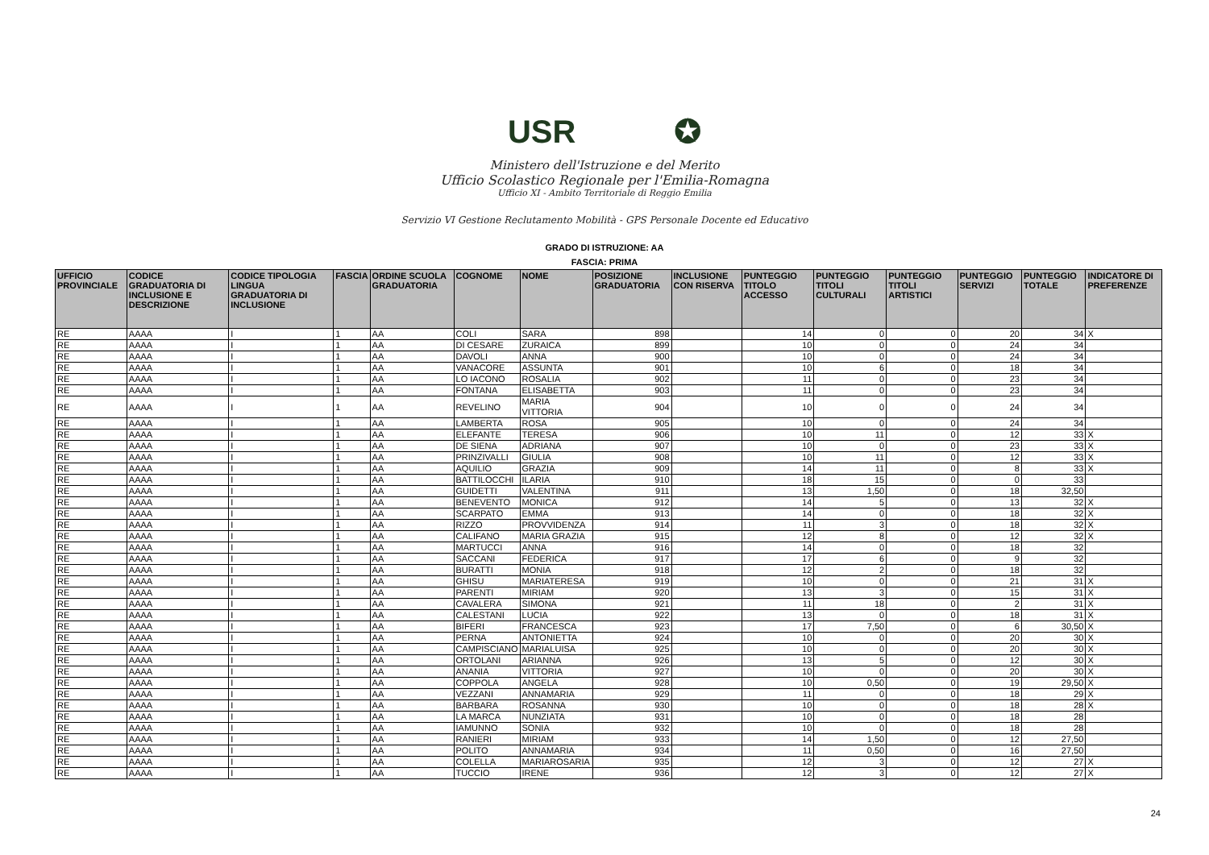USR ✪
Ministero dell'Istruzione e del Merito
Ufficio Scolastico Regionale per l'Emilia-Romagna
Ufficio XI - Ambito Territoriale di Reggio Emilia
Servizio VI Gestione Reclutamento Mobilità - GPS Personale Docente ed Educativo
GRADO DI ISTRUZIONE: AA
FASCIA: PRIMA
| UFFICIO PROVINCIALE | CODICE GRADUATORIA DI INCLUSIONE E DESCRIZIONE | CODICE TIPOLOGIA LINGUA GRADUATORIA DI INCLUSIONE | FASCIA | ORDINE SCUOLA GRADUATORIA | COGNOME | NOME | POSIZIONE GRADUATORIA | INCLUSIONE CON RISERVA | PUNTEGGIO TITOLO ACCESSO | PUNTEGGIO TITOLI CULTURALI | PUNTEGGIO TITOLI ARTISTICI | PUNTEGGIO SERVIZI | PUNTEGGIO TOTALE | INDICATORE DI PREFERENZE |
| --- | --- | --- | --- | --- | --- | --- | --- | --- | --- | --- | --- | --- | --- | --- |
| RE | AAAA | I | 1 | AA | COLI | SARA | 898 | | 14 | 0 | 0 | 20 | 34 | X |
| RE | AAAA | I | 1 | AA | DI CESARE | ZURAICA | 899 | | 10 | 0 | 0 | 24 | 34 | |
| RE | AAAA | I | 1 | AA | DAVOLI | ANNA | 900 | | 10 | 0 | 0 | 24 | 34 | |
| RE | AAAA | I | 1 | AA | VANACORE | ASSUNTA | 901 | | 10 | 6 | 0 | 18 | 34 | |
| RE | AAAA | I | 1 | AA | LO IACONO | ROSALIA | 902 | | 11 | 0 | 0 | 23 | 34 | |
| RE | AAAA | I | 1 | AA | FONTANA | ELISABETTA | 903 | | 11 | 0 | 0 | 23 | 34 | |
| RE | AAAA | I | 1 | AA | REVELINO | MARIA VITTORIA | 904 | | 10 | 0 | 0 | 24 | 34 | |
| RE | AAAA | I | 1 | AA | LAMBERTA | ROSA | 905 | | 10 | 0 | 0 | 24 | 34 | |
| RE | AAAA | I | 1 | AA | ELEFANTE | TERESA | 906 | | 10 | 11 | 0 | 12 | 33 | X |
| RE | AAAA | I | 1 | AA | DE SIENA | ADRIANA | 907 | | 10 | 0 | 0 | 23 | 33 | X |
| RE | AAAA | I | 1 | AA | PRINZIVALLI | GIULIA | 908 | | 10 | 11 | 0 | 12 | 33 | X |
| RE | AAAA | I | 1 | AA | AQUILIO | GRAZIA | 909 | | 14 | 11 | 0 | 8 | 33 | X |
| RE | AAAA | I | 1 | AA | BATTILOCCHI | ILARIA | 910 | | 18 | 15 | 0 | 0 | 33 | |
| RE | AAAA | I | 1 | AA | GUIDETTI | VALENTINA | 911 | | 13 | 1,50 | 0 | 18 | 32,50 | |
| RE | AAAA | I | 1 | AA | BENEVENTO | MONICA | 912 | | 14 | 5 | 0 | 13 | 32 | X |
| RE | AAAA | I | 1 | AA | SCARPATO | EMMA | 913 | | 14 | 0 | 0 | 18 | 32 | X |
| RE | AAAA | I | 1 | AA | RIZZO | PROVVIDENZA | 914 | | 11 | 3 | 0 | 18 | 32 | X |
| RE | AAAA | I | 1 | AA | CALIFANO | MARIA GRAZIA | 915 | | 12 | 8 | 0 | 12 | 32 | X |
| RE | AAAA | I | 1 | AA | MARTUCCI | ANNA | 916 | | 14 | 0 | 0 | 18 | 32 | |
| RE | AAAA | I | 1 | AA | SACCANI | FEDERICA | 917 | | 17 | 6 | 0 | 9 | 32 | |
| RE | AAAA | I | 1 | AA | BURATTI | MONIA | 918 | | 12 | 2 | 0 | 18 | 32 | |
| RE | AAAA | I | 1 | AA | GHISU | MARIATERESA | 919 | | 10 | 0 | 0 | 21 | 31 | X |
| RE | AAAA | I | 1 | AA | PARENTI | MIRIAM | 920 | | 13 | 3 | 0 | 15 | 31 | X |
| RE | AAAA | I | 1 | AA | CAVALERA | SIMONA | 921 | | 11 | 18 | 0 | 2 | 31 | X |
| RE | AAAA | I | 1 | AA | CALESTANI | LUCIA | 922 | | 13 | 0 | 0 | 18 | 31 | X |
| RE | AAAA | I | 1 | AA | BIFERI | FRANCESCA | 923 | | 17 | 7,50 | 0 | 6 | 30,50 | X |
| RE | AAAA | I | 1 | AA | PERNA | ANTONIETTA | 924 | | 10 | 0 | 0 | 20 | 30 | X |
| RE | AAAA | I | 1 | AA | CAMPISCIANO | MARIALUISA | 925 | | 10 | 0 | 0 | 20 | 30 | X |
| RE | AAAA | I | 1 | AA | ORTOLANI | ARIANNA | 926 | | 13 | 5 | 0 | 12 | 30 | X |
| RE | AAAA | I | 1 | AA | ANANIA | VITTORIA | 927 | | 10 | 0 | 0 | 20 | 30 | X |
| RE | AAAA | I | 1 | AA | COPPOLA | ANGELA | 928 | | 10 | 0,50 | 0 | 19 | 29,50 | X |
| RE | AAAA | I | 1 | AA | VEZZANI | ANNAMARIA | 929 | | 11 | 0 | 0 | 18 | 29 | X |
| RE | AAAA | I | 1 | AA | BARBARA | ROSANNA | 930 | | 10 | 0 | 0 | 18 | 28 | X |
| RE | AAAA | I | 1 | AA | LA MARCA | NUNZIATA | 931 | | 10 | 0 | 0 | 18 | 28 | |
| RE | AAAA | I | 1 | AA | IAMUNNO | SONIA | 932 | | 10 | 0 | 0 | 18 | 28 | |
| RE | AAAA | I | 1 | AA | RANIERI | MIRIAM | 933 | | 14 | 1,50 | 0 | 12 | 27,50 | |
| RE | AAAA | I | 1 | AA | POLITO | ANNAMARIA | 934 | | 11 | 0,50 | 0 | 16 | 27,50 | |
| RE | AAAA | I | 1 | AA | COLELLA | MARIAROSARIA | 935 | | 12 | 3 | 0 | 12 | 27 | X |
| RE | AAAA | I | 1 | AA | TUCCIO | IRENE | 936 | | 12 | 3 | 0 | 12 | 27 | X |
24